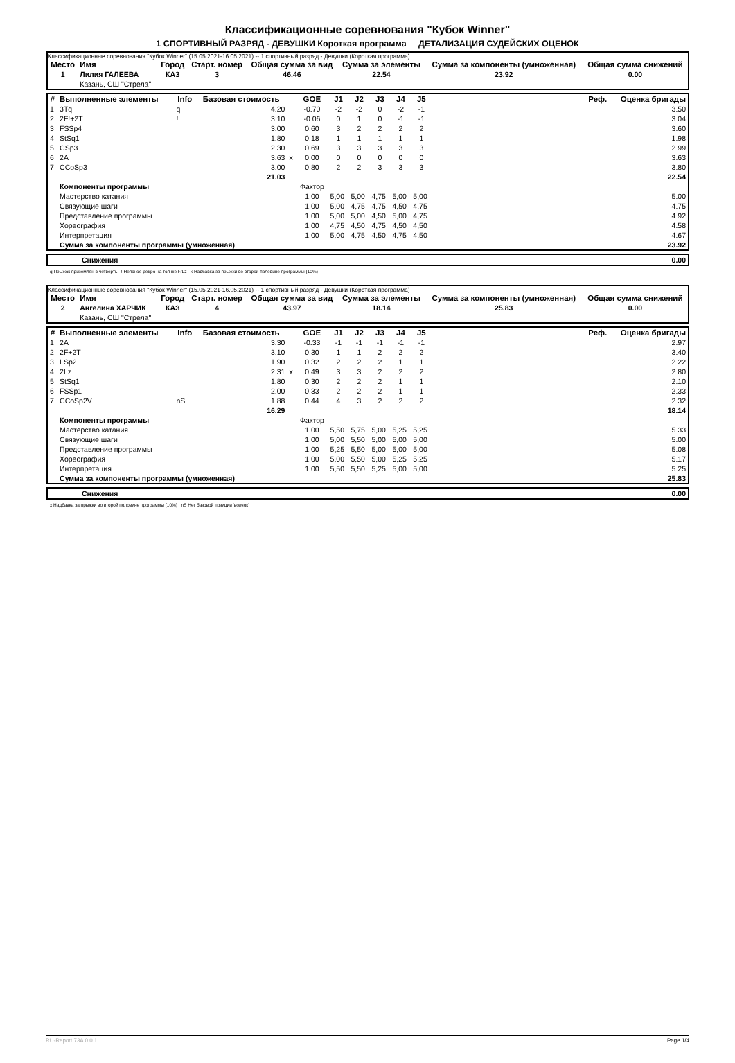Классификационные соревнования "Кубок Winner"
1 СПОРТИВНЫЙ РАЗРЯД - ДЕВУШКИ Короткая программа ДЕТАЛИЗАЦИЯ СУДЕЙСКИХ ОЦЕНОК
Классификационные соревнования "Кубок Winner" (15.05.2021-16.05.2021) -- 1 спортивный разряд - Девушки (Короткая программа)
| Место | Имя | Город | Старт. номер | Общая сумма за вид | Сумма за элементы | Сумма за компоненты (умноженная) | Общая сумма снижений |
| --- | --- | --- | --- | --- | --- | --- | --- |
| 1 | Лилия ГАЛЕЕВА | КАЗ | 3 | 46.46 | 22.54 | 23.92 | 0.00 |
| | Казань, СШ "Стрела" | | | | | | |
| # | Выполненные элементы | Info | Базовая стоимость | | GOE | J1 | J2 | J3 | J4 | J5 | Реф. | Оценка бригады |
| --- | --- | --- | --- | --- | --- | --- | --- | --- | --- | --- | --- | --- |
| 1 | 3Tq | q | 4.20 | | -0.70 | -2 | -2 | 0 | -2 | -1 | | 3.50 |
| 2 | 2F!+2T | ! | 3.10 | | -0.06 | 0 | 1 | 0 | -1 | -1 | | 3.04 |
| 3 | FSSp4 | | 3.00 | | 0.60 | 3 | 2 | 2 | 2 | 2 | | 3.60 |
| 4 | StSq1 | | 1.80 | | 0.18 | 1 | 1 | 1 | 1 | 1 | | 1.98 |
| 5 | CSp3 | | 2.30 | | 0.69 | 3 | 3 | 3 | 3 | 3 | | 2.99 |
| 6 | 2A | | 3.63 | x | 0.00 | 0 | 0 | 0 | 0 | 0 | | 3.63 |
| 7 | CCoSp3 | | 3.00 | | 0.80 | 2 | 2 | 3 | 3 | 3 | | 3.80 |
| | | | 21.03 | | | | | | | | | 22.54 |
| | Компоненты программы | | | | Фактор | | | | | | | |
| | Мастерство катания | | | | 1.00 | 5,00 | 5,00 | 4,75 | 5,00 | 5,00 | | 5.00 |
| | Связующие шаги | | | | 1.00 | 5,00 | 4,75 | 4,75 | 4,50 | 4,75 | | 4.75 |
| | Представление программы | | | | 1.00 | 5,00 | 5,00 | 4,50 | 5,00 | 4,75 | | 4.92 |
| | Хореография | | | | 1.00 | 4,75 | 4,50 | 4,75 | 4,50 | 4,50 | | 4.58 |
| | Интерпретация | | | | 1.00 | 5,00 | 4,75 | 4,50 | 4,75 | 4,50 | | 4.67 |
| | Сумма за компоненты программы (умноженная) | | | | | | | | | | | 23.92 |
| | Снижения | 0.00 |
q Прыжок приземлён в четверть ! Неясное ребро на толчке F/Lz x Надбавка за прыжки во второй половине программы (10%)
Классификационные соревнования "Кубок Winner" (15.05.2021-16.05.2021) -- 1 спортивный разряд - Девушки (Короткая программа)
| Место | Имя | Город | Старт. номер | Общая сумма за вид | Сумма за элементы | Сумма за компоненты (умноженная) | Общая сумма снижений |
| --- | --- | --- | --- | --- | --- | --- | --- |
| 2 | Ангелина ХАРЧИК | КАЗ | 4 | 43.97 | 18.14 | 25.83 | 0.00 |
| | Казань, СШ "Стрела" | | | | | | |
| # | Выполненные элементы | Info | Базовая стоимость | | GOE | J1 | J2 | J3 | J4 | J5 | Реф. | Оценка бригады |
| --- | --- | --- | --- | --- | --- | --- | --- | --- | --- | --- | --- | --- |
| 1 | 2A | | 3.30 | | -0.33 | -1 | -1 | -1 | -1 | -1 | | 2.97 |
| 2 | 2F+2T | | 3.10 | | 0.30 | 1 | 1 | 2 | 2 | 2 | | 3.40 |
| 3 | LSp2 | | 1.90 | | 0.32 | 2 | 2 | 2 | 1 | 1 | | 2.22 |
| 4 | 2Lz | | 2.31 | x | 0.49 | 3 | 3 | 2 | 2 | 2 | | 2.80 |
| 5 | StSq1 | | 1.80 | | 0.30 | 2 | 2 | 2 | 1 | 1 | | 2.10 |
| 6 | FSSp1 | | 2.00 | | 0.33 | 2 | 2 | 2 | 1 | 1 | | 2.33 |
| 7 | CCoSp2V | nS | 1.88 | | 0.44 | 4 | 3 | 2 | 2 | 2 | | 2.32 |
| | | | 16.29 | | | | | | | | | 18.14 |
| | Компоненты программы | | | | Фактор | | | | | | | |
| | Мастерство катания | | | | 1.00 | 5,50 | 5,75 | 5,00 | 5,25 | 5,25 | | 5.33 |
| | Связующие шаги | | | | 1.00 | 5,00 | 5,50 | 5,00 | 5,00 | 5,00 | | 5.00 |
| | Представление программы | | | | 1.00 | 5,25 | 5,50 | 5,00 | 5,00 | 5,00 | | 5.08 |
| | Хореография | | | | 1.00 | 5,00 | 5,50 | 5,00 | 5,25 | 5,25 | | 5.17 |
| | Интерпретация | | | | 1.00 | 5,50 | 5,50 | 5,25 | 5,00 | 5,00 | | 5.25 |
| | Сумма за компоненты программы (умноженная) | | | | | | | | | | | 25.83 |
| | Снижения | 0.00 |
x Надбавка за прыжки во второй половине программы (10%) nS Нет базовой позиции 'волчок'
RU-Report 73A 0.0.1 Page 1/4